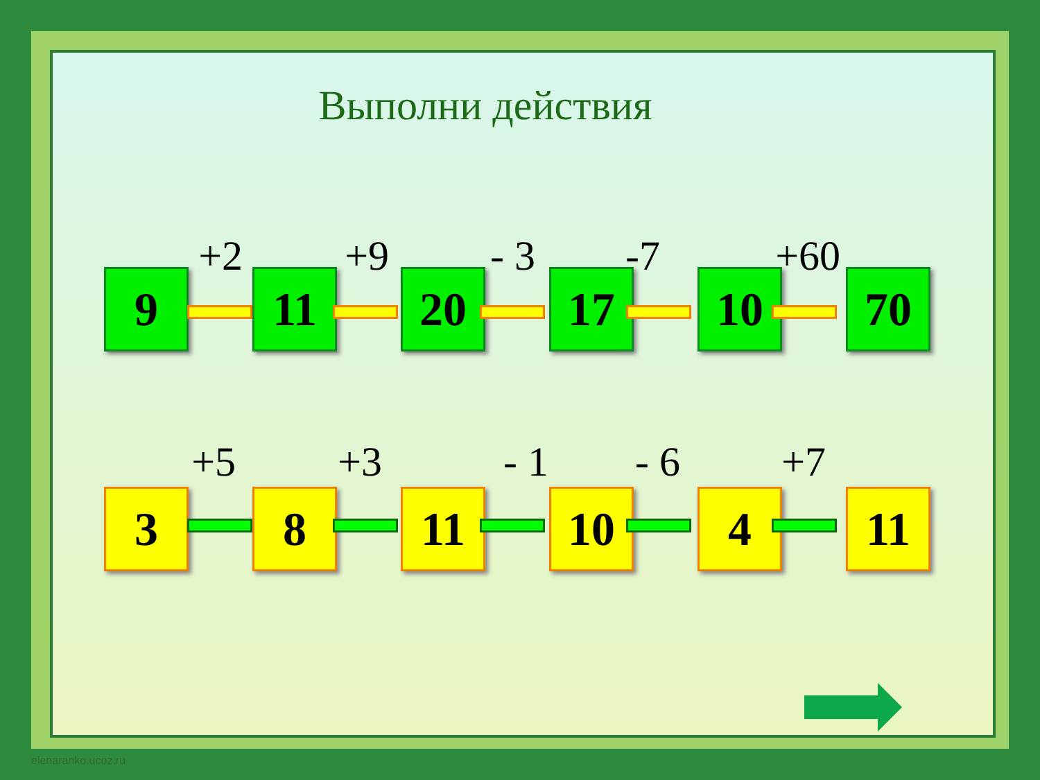Выполни действия
+2 +9 - 3 -7 +60
9 11 20 17 10 70
+5 +3 - 1 - 6 +7
3 8 11 10 4 11
elenaranko.ucoz.ru